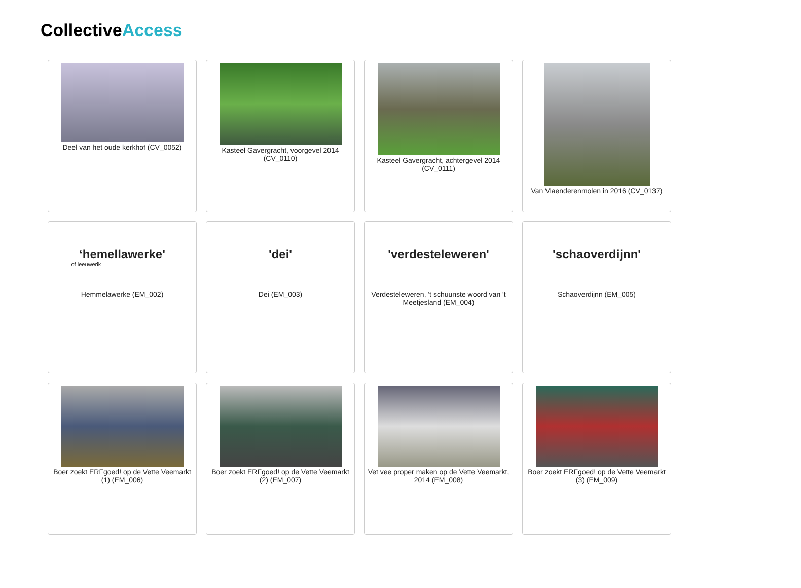CollectiveAccess
Deel van het oude kerkhof (CV_0052)
Kasteel Gavergracht, voorgevel 2014 (CV_0110)
Kasteel Gavergracht, achtergevel 2014 (CV_0111)
Van Vlaenderenmolen in 2016 (CV_0137)
‘hemellawerke'
of leeuwerik
Hemmelawerke (EM_002)
'dei'
Dei (EM_003)
'verdesteleweren'
Verdesteleweren, 't schuunste woord van 't Meetjesland (EM_004)
'schaoverdijnn'
Schaoverdijnn (EM_005)
Boer zoekt ERFgoed! op de Vette Veemarkt (1) (EM_006)
Boer zoekt ERFgoed! op de Vette Veemarkt (2) (EM_007)
Vet vee proper maken op de Vette Veemarkt, 2014 (EM_008)
Boer zoekt ERFgoed! op de Vette Veemarkt (3) (EM_009)